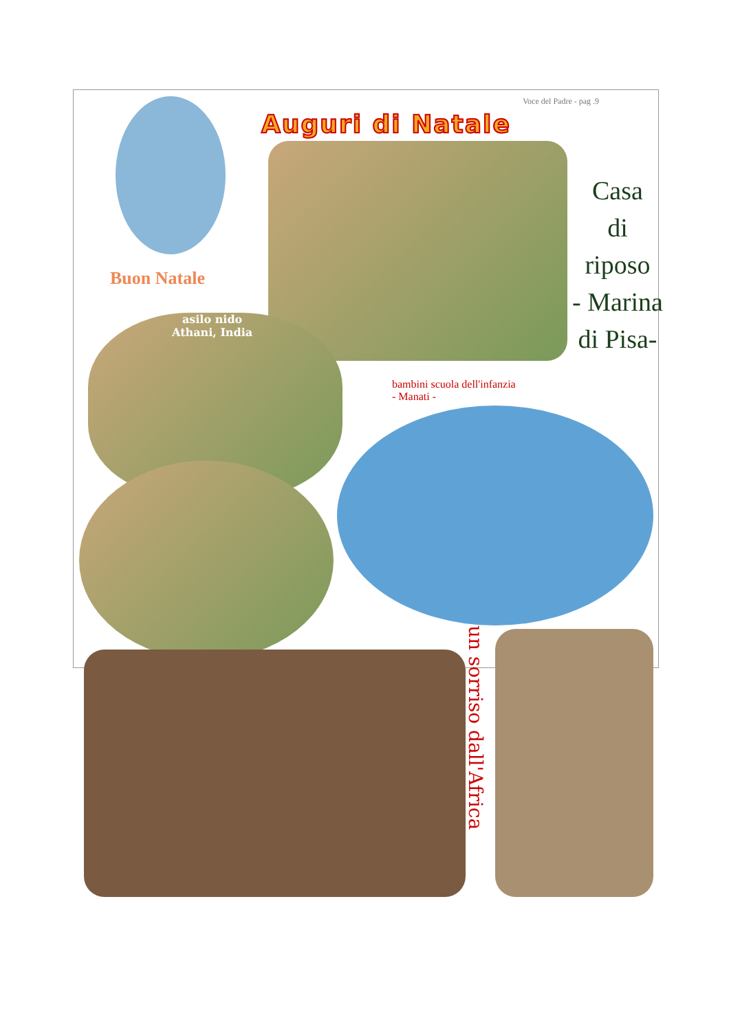Voce del Padre - pag .9
Auguri di Natale
Buon Natale
Casa
di
riposo
- Marina
di Pisa-
asilo nido
Athani, India
bambini scuola dell'infanzia
- Manati -
un sorriso dall'Africa